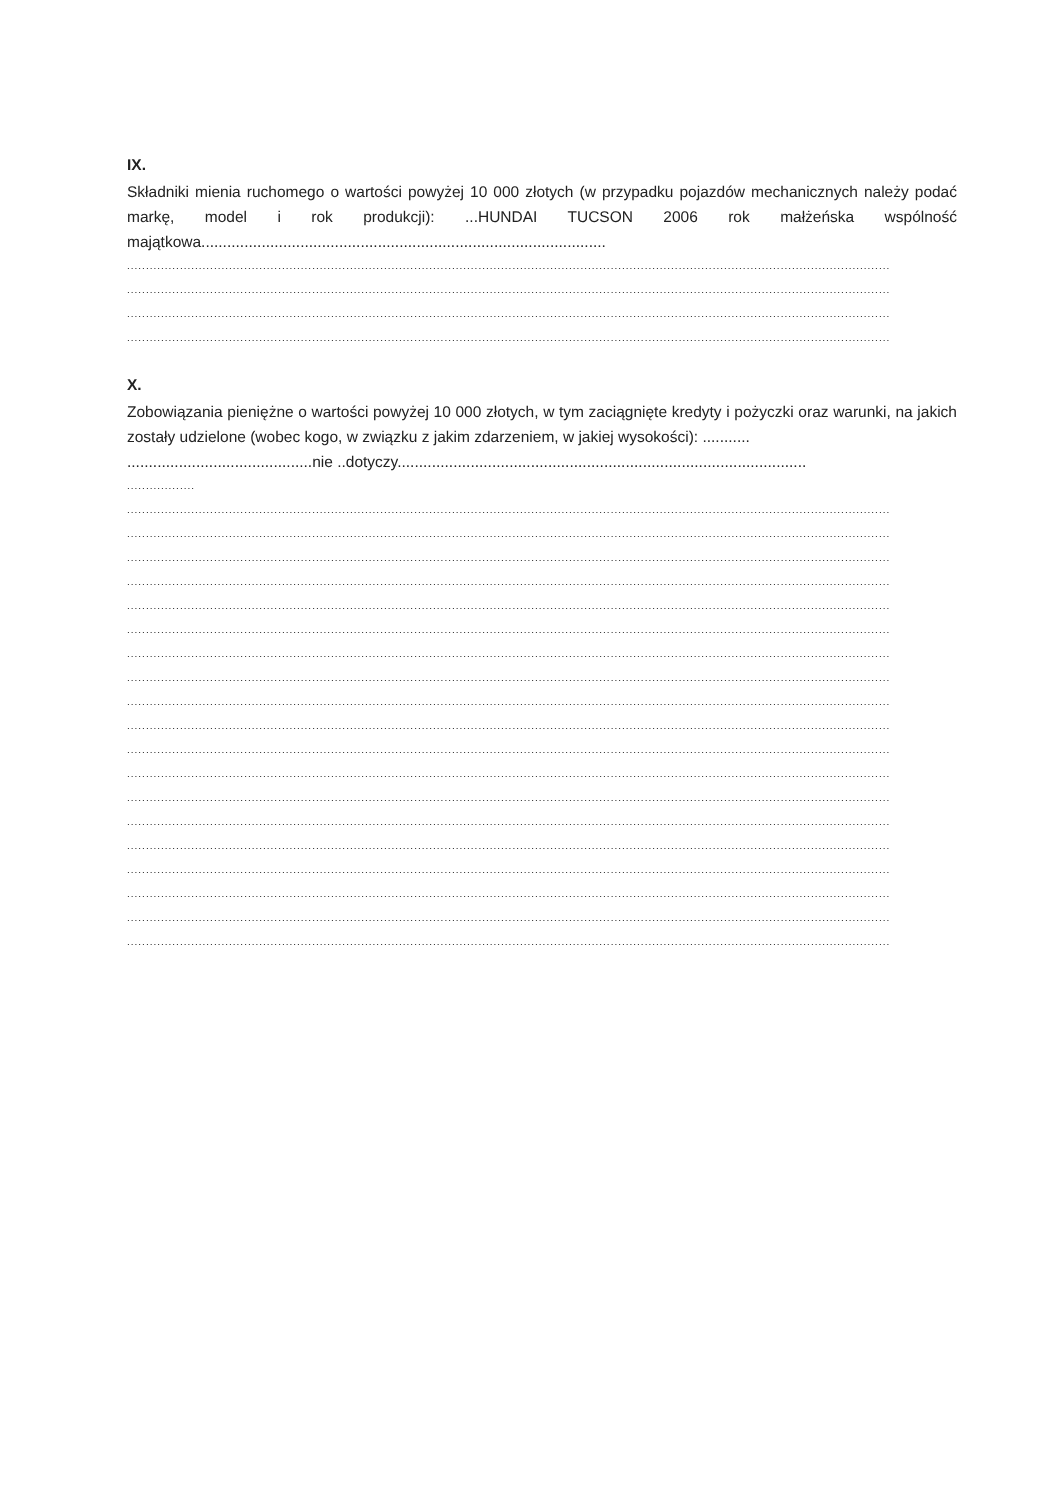IX.
Składniki mienia ruchomego o wartości powyżej 10 000 złotych (w przypadku pojazdów mechanicznych należy podać markę, model i rok produkcji): ...HUNDAI TUCSON 2006 rok małżeńska wspólność majątkowa..............................................................................................
..........................................................................................................................................................................................................
..........................................................................................................................................................................................................
..........................................................................................................................................................................................................
..........................................................................................................................................................................................................
X.
Zobowiązania pieniężne o wartości powyżej 10 000 złotych, w tym zaciągnięte kredyty i pożyczki oraz warunki, na jakich zostały udzielone (wobec kogo, w związku z jakim zdarzeniem, w jakiej wysokości): ...........
...........................................nie ..dotyczy...............................................................................................
..................
..........................................................................................................................................................................................................
..........................................................................................................................................................................................................
..........................................................................................................................................................................................................
..........................................................................................................................................................................................................
..........................................................................................................................................................................................................
..........................................................................................................................................................................................................
..........................................................................................................................................................................................................
..........................................................................................................................................................................................................
..........................................................................................................................................................................................................
..........................................................................................................................................................................................................
..........................................................................................................................................................................................................
..........................................................................................................................................................................................................
..........................................................................................................................................................................................................
..........................................................................................................................................................................................................
..........................................................................................................................................................................................................
..........................................................................................................................................................................................................
..........................................................................................................................................................................................................
..........................................................................................................................................................................................................
..........................................................................................................................................................................................................